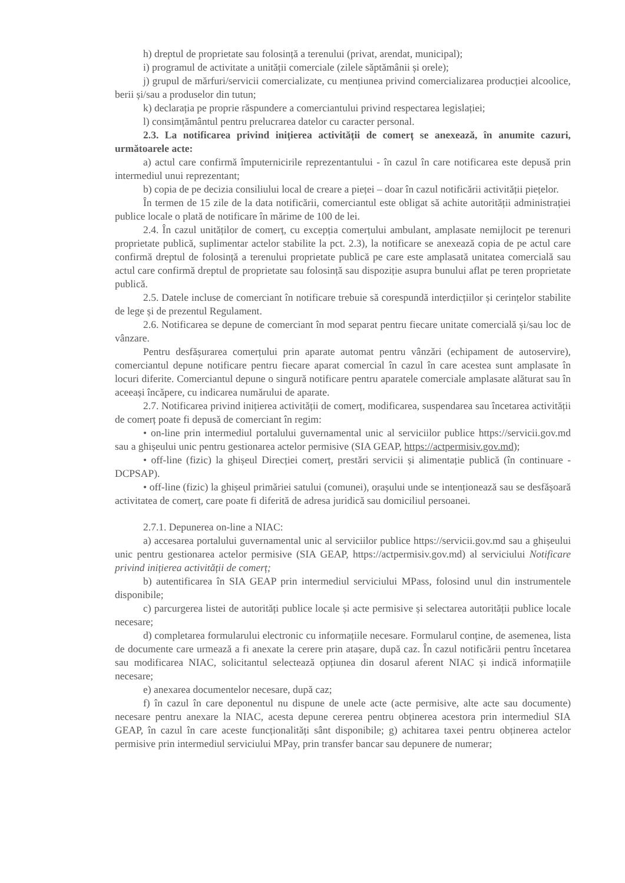h) dreptul de proprietate sau folosință a terenului (privat, arendat, municipal);
i) programul de activitate a unității comerciale (zilele săptămânii și orele);
j) grupul de mărfuri/servicii comercializate, cu mențiunea privind comercializarea producției alcoolice, berii și/sau a produselor din tutun;
k) declarația pe proprie răspundere a comerciantului privind respectarea legislației;
l) consimțământul pentru prelucrarea datelor cu caracter personal.
2.3. La notificarea privind inițierea activității de comerț se anexează, în anumite cazuri, următoarele acte:
a) actul care confirmă împuternicirile reprezentantului - în cazul în care notificarea este depusă prin intermediul unui reprezentant;
b) copia de pe decizia consiliului local de creare a pieței – doar în cazul notificării activității piețelor.
În termen de 15 zile de la data notificării, comerciantul este obligat să achite autorității administrației publice locale o plată de notificare în mărime de 100 de lei.
2.4. În cazul unităților de comerț, cu excepția comerțului ambulant, amplasate nemijlocit pe terenuri proprietate publică, suplimentar actelor stabilite la pct. 2.3), la notificare se anexează copia de pe actul care confirmă dreptul de folosință a terenului proprietate publică pe care este amplasată unitatea comercială sau actul care confirmă dreptul de proprietate sau folosință sau dispoziție asupra bunului aflat pe teren proprietate publică.
2.5. Datele incluse de comerciant în notificare trebuie să corespundă interdicțiilor și cerințelor stabilite de lege și de prezentul Regulament.
2.6. Notificarea se depune de comerciant în mod separat pentru fiecare unitate comercială și/sau loc de vânzare.
Pentru desfășurarea comerțului prin aparate automat pentru vânzări (echipament de autoservire), comerciantul depune notificare pentru fiecare aparat comercial în cazul în care acestea sunt amplasate în locuri diferite. Comerciantul depune o singură notificare pentru aparatele comerciale amplasate alăturat sau în aceeași încăpere, cu indicarea numărului de aparate.
2.7. Notificarea privind inițierea activității de comerț, modificarea, suspendarea sau încetarea activității de comerț poate fi depusă de comerciant în regim:
• on-line prin intermediul portalului guvernamental unic al serviciilor publice https://servicii.gov.md sau a ghișeului unic pentru gestionarea actelor permisive (SIA GEAP, https://actpermisiv.gov.md);
• off-line (fizic) la ghișeul Direcției comerț, prestări servicii și alimentație publică (în continuare - DCPSAP).
• off-line (fizic) la ghișeul primăriei satului (comunei), orașului unde se intenționează sau se desfășoară activitatea de comerț, care poate fi diferită de adresa juridică sau domiciliul persoanei.
2.7.1. Depunerea on-line a NIAC:
a) accesarea portalului guvernamental unic al serviciilor publice https://servicii.gov.md sau a ghișeului unic pentru gestionarea actelor permisive (SIA GEAP, https://actpermisiv.gov.md) al serviciului Notificare privind inițierea activității de comerț;
b) autentificarea în SIA GEAP prin intermediul serviciului MPass, folosind unul din instrumentele disponibile;
c) parcurgerea listei de autorități publice locale și acte permisive și selectarea autorității publice locale necesare;
d) completarea formularului electronic cu informațiile necesare. Formularul conține, de asemenea, lista de documente care urmează a fi anexate la cerere prin atașare, după caz. În cazul notificării pentru încetarea sau modificarea NIAC, solicitantul selectează opțiunea din dosarul aferent NIAC și indică informațiile necesare;
e) anexarea documentelor necesare, după caz;
f) în cazul în care deponentul nu dispune de unele acte (acte permisive, alte acte sau documente) necesare pentru anexare la NIAC, acesta depune cererea pentru obținerea acestora prin intermediul SIA GEAP, în cazul în care aceste funcționalități sânt disponibile; g) achitarea taxei pentru obținerea actelor permisive prin intermediul serviciului MPay, prin transfer bancar sau depunere de numerar;